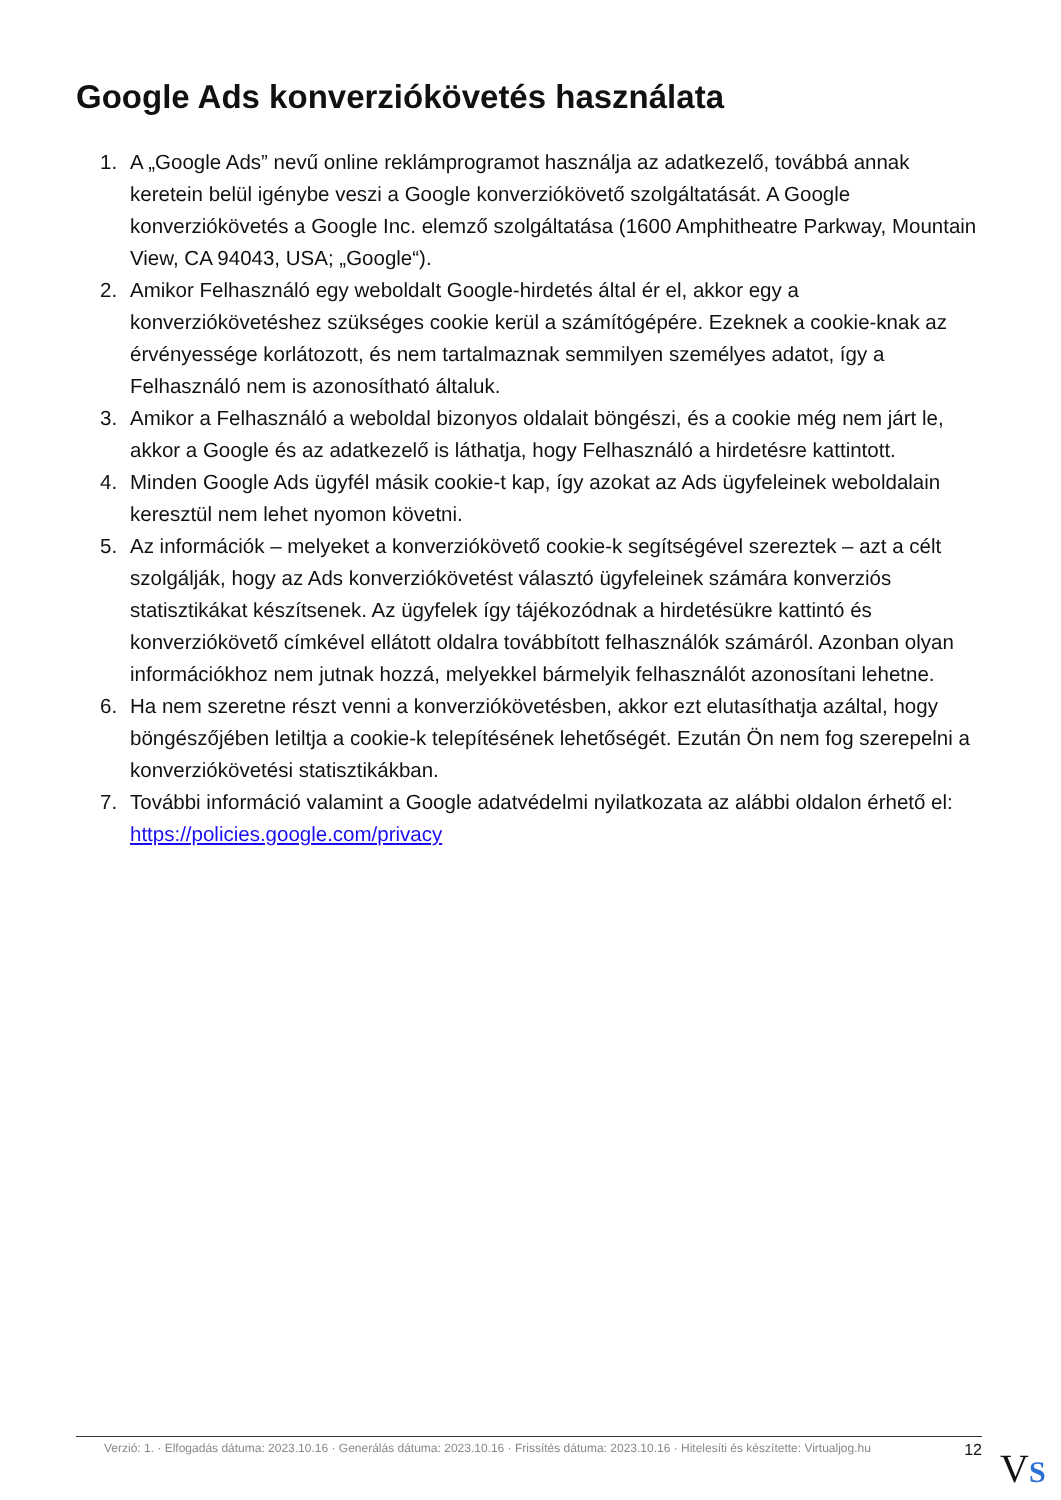Google Ads konverziókövetés használata
1. A „Google Ads” nevű online reklámprogramot használja az adatkezelő, továbbá annak keretein belül igénybe veszi a Google konverziókövető szolgáltatását. A Google konverziókövetés a Google Inc. elemző szolgáltatása (1600 Amphitheatre Parkway, Mountain View, CA 94043, USA; „Google“).
2. Amikor Felhasználó egy weboldalt Google-hirdetés által ér el, akkor egy a konverziókövetéshez szükséges cookie kerül a számítógépére. Ezeknek a cookie-knak az érvényessége korlátozott, és nem tartalmaznak semmilyen személyes adatot, így a Felhasználó nem is azonosítható általuk.
3. Amikor a Felhasználó a weboldal bizonyos oldalait böngészi, és a cookie még nem járt le, akkor a Google és az adatkezelő is láthatja, hogy Felhasználó a hirdetésre kattintott.
4. Minden Google Ads ügyfél másik cookie-t kap, így azokat az Ads ügyfeleinek weboldalain keresztül nem lehet nyomon követni.
5. Az információk – melyeket a konverziókövető cookie-k segítségével szereztek – azt a célt szolgálják, hogy az Ads konverziókövetést választó ügyfeleinek számára konverziós statisztikákat készítsenek. Az ügyfelek így tájékozódnak a hirdetésükre kattintó és konverziókövető címkével ellátott oldalra továbbított felhasználók számáról. Azonban olyan információkhoz nem jutnak hozzá, melyekkel bármelyik felhasználót azonosítani lehetne.
6. Ha nem szeretne részt venni a konverziókövetésben, akkor ezt elutasíthatja azáltal, hogy böngészőjében letiltja a cookie-k telepítésének lehetőségét. Ezután Ön nem fog szerepelni a konverziókövetési statisztikákban.
7. További információ valamint a Google adatvédelmi nyilatkozata az alábbi oldalon érhető el: https://policies.google.com/privacy
Verzió: 1. · Elfogadás dátuma: 2023.10.16 · Generálás dátuma: 2023.10.16 · Frissítés dátuma: 2023.10.16 · Hitelesíti és készítette: Virtualjog.hu 12
VS